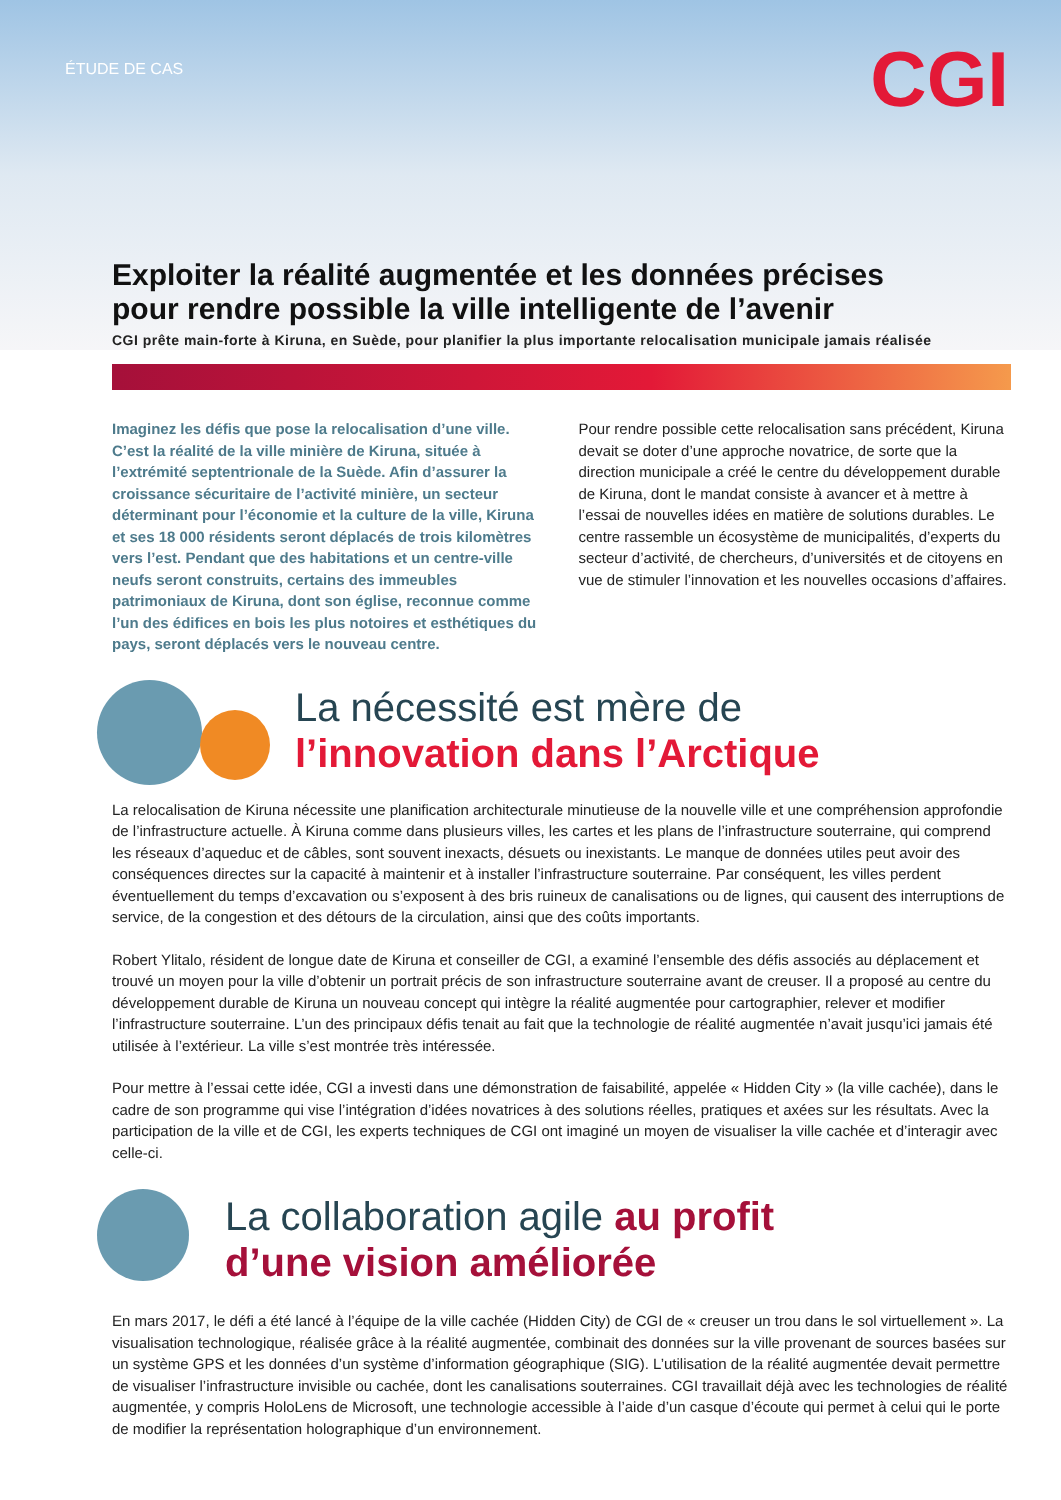ÉTUDE DE CAS
CGI
Exploiter la réalité augmentée et les données précises pour rendre possible la ville intelligente de l’avenir
CGI prête main-forte à Kiruna, en Suède, pour planifier la plus importante relocalisation municipale jamais réalisée
Imaginez les défis que pose la relocalisation d’une ville. C’est la réalité de la ville minière de Kiruna, située à l’extrémité septentrionale de la Suède. Afin d’assurer la croissance sécuritaire de l’activité minière, un secteur déterminant pour l’économie et la culture de la ville, Kiruna et ses 18 000 résidents seront déplacés de trois kilomètres vers l’est. Pendant que des habitations et un centre-ville neufs seront construits, certains des immeubles patrimoniaux de Kiruna, dont son église, reconnue comme l’un des édifices en bois les plus notoires et esthétiques du pays, seront déplacés vers le nouveau centre.
Pour rendre possible cette relocalisation sans précédent, Kiruna devait se doter d’une approche novatrice, de sorte que la direction municipale a créé le centre du développement durable de Kiruna, dont le mandat consiste à avancer et à mettre à l’essai de nouvelles idées en matière de solutions durables. Le centre rassemble un écosystème de municipalités, d’experts du secteur d’activité, de chercheurs, d’universités et de citoyens en vue de stimuler l’innovation et les nouvelles occasions d’affaires.
La nécessité est mère de
l’innovation dans l’Arctique
La relocalisation de Kiruna nécessite une planification architecturale minutieuse de la nouvelle ville et une compréhension approfondie de l’infrastructure actuelle. À Kiruna comme dans plusieurs villes, les cartes et les plans de l’infrastructure souterraine, qui comprend les réseaux d’aqueduc et de câbles, sont souvent inexacts, désuets ou inexistants. Le manque de données utiles peut avoir des conséquences directes sur la capacité à maintenir et à installer l’infrastructure souterraine. Par conséquent, les villes perdent éventuellement du temps d’excavation ou s’exposent à des bris ruineux de canalisations ou de lignes, qui causent des interruptions de service, de la congestion et des détours de la circulation, ainsi que des coûts importants.
Robert Ylitalo, résident de longue date de Kiruna et conseiller de CGI, a examiné l’ensemble des défis associés au déplacement et trouvé un moyen pour la ville d’obtenir un portrait précis de son infrastructure souterraine avant de creuser. Il a proposé au centre du développement durable de Kiruna un nouveau concept qui intègre la réalité augmentée pour cartographier, relever et modifier l’infrastructure souterraine. L’un des principaux défis tenait au fait que la technologie de réalité augmentée n’avait jusqu’ici jamais été utilisée à l’extérieur. La ville s’est montrée très intéressée.
Pour mettre à l’essai cette idée, CGI a investi dans une démonstration de faisabilité, appelée « Hidden City » (la ville cachée), dans le cadre de son programme qui vise l’intégration d’idées novatrices à des solutions réelles, pratiques et axées sur les résultats. Avec la participation de la ville et de CGI, les experts techniques de CGI ont imaginé un moyen de visualiser la ville cachée et d’interagir avec celle-ci.
La collaboration agile au profit
d’une vision améliorée
En mars 2017, le défi a été lancé à l’équipe de la ville cachée (Hidden City) de CGI de « creuser un trou dans le sol virtuellement ». La visualisation technologique, réalisée grâce à la réalité augmentée, combinait des données sur la ville provenant de sources basées sur un système GPS et les données d’un système d’information géographique (SIG). L’utilisation de la réalité augmentée devait permettre de visualiser l’infrastructure invisible ou cachée, dont les canalisations souterraines. CGI travaillait déjà avec les technologies de réalité augmentée, y compris HoloLens de Microsoft, une technologie accessible à l’aide d’un casque d’écoute qui permet à celui qui le porte de modifier la représentation holographique d’un environnement.